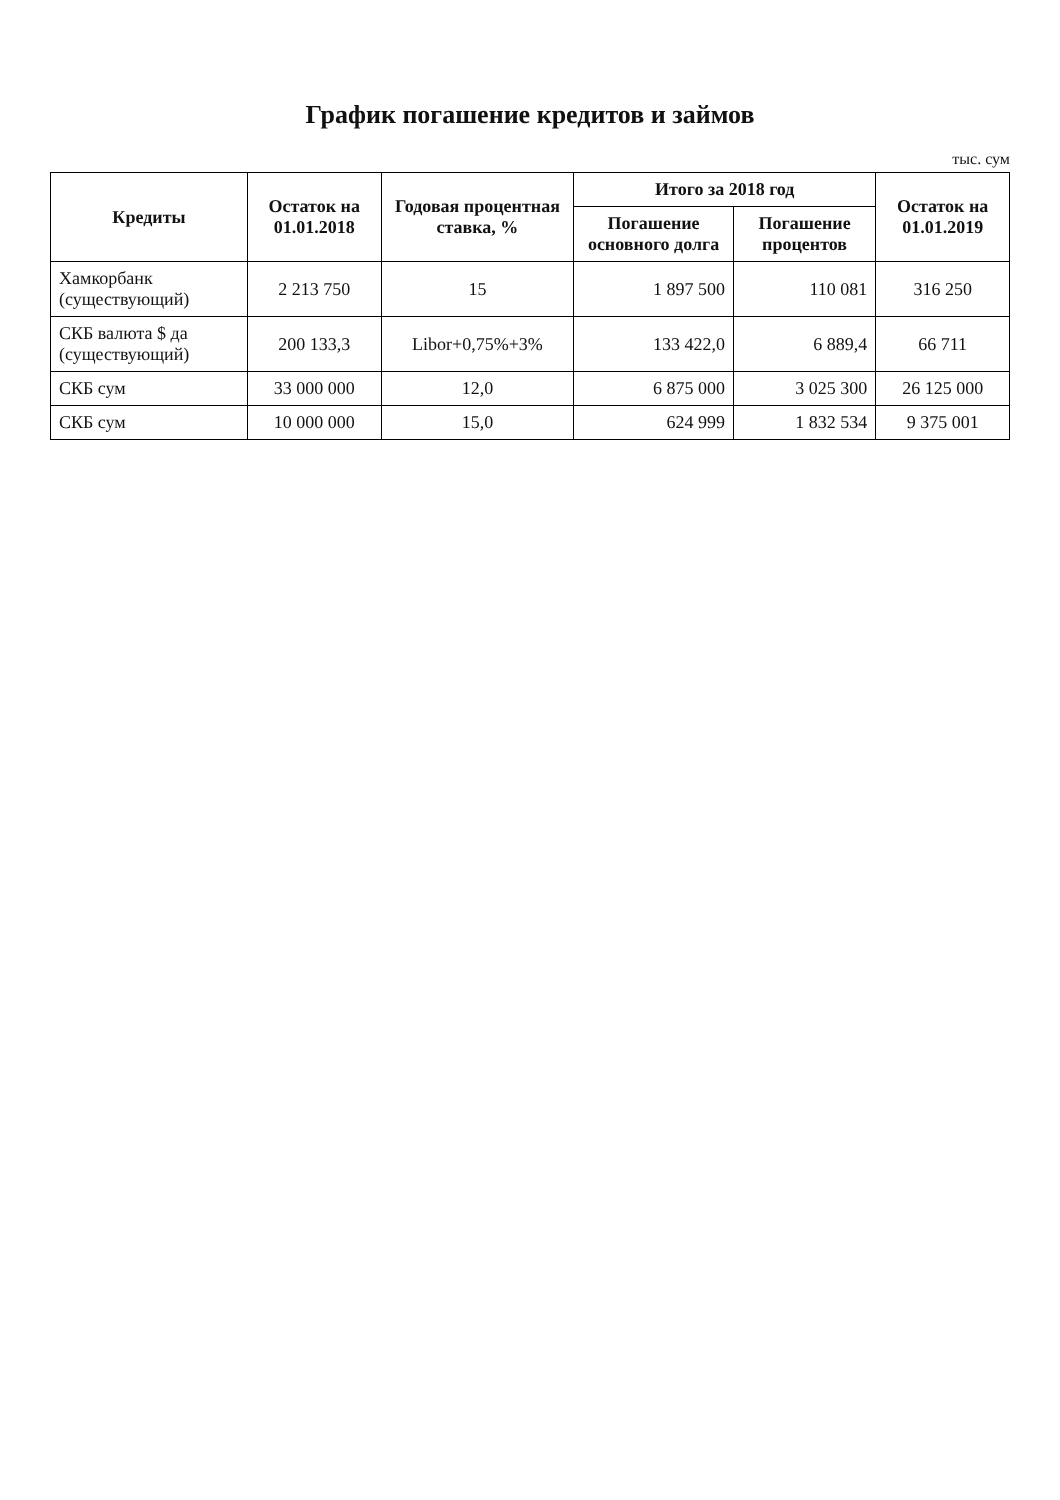График погашение кредитов и займов
тыс. сум
| Кредиты | Остаток на 01.01.2018 | Годовая процентная ставка, % | Итого за 2018 год | | Остаток на 01.01.2019 |
| --- | --- | --- | --- | --- | --- |
| | | | Погашение основного долга | Погашение процентов | |
| Хамкорбанк (существующий) | 2 213 750 | 15 | 1 897 500 | 110 081 | 316 250 |
| СКБ валюта $ да (существующий) | 200 133,3 | Libor+0,75%+3% | 133 422,0 | 6 889,4 | 66 711 |
| СКБ сум | 33 000 000 | 12,0 | 6 875 000 | 3 025 300 | 26 125 000 |
| СКБ сум | 10 000 000 | 15,0 | 624 999 | 1 832 534 | 9 375 001 |